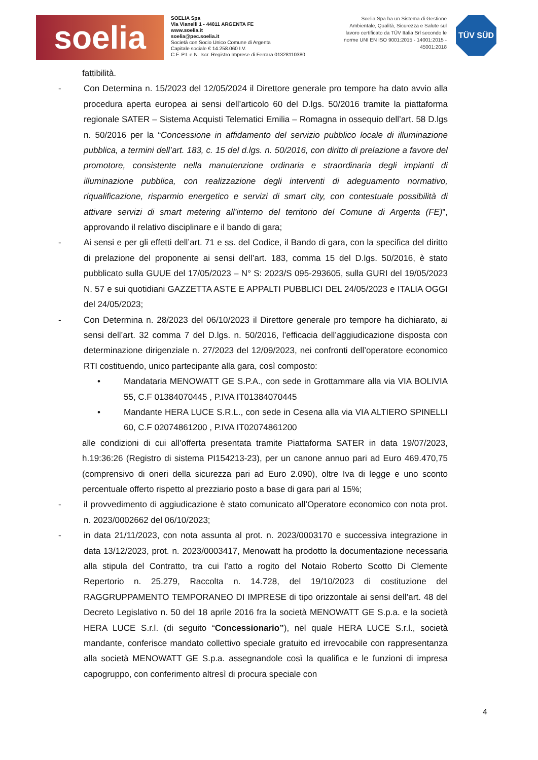soelia
SOELIA Spa
Via Vianelli 1 - 44011 ARGENTA FE
www.soelia.it
soelia@pec.soelia.it
Società con Socio Unico Comune di Argenta
Capitale sociale € 14.258.060 I.V.
C.F. P.I. e N. Iscr. Registro Imprese di Ferrara 01328110380
Soelia Spa ha un Sistema di Gestione Ambientale, Qualità, Sicurezza e Salute sul lavoro certificato da TÜV Italia Srl secondo le norme UNI EN ISO 9001:2015 - 14001:2015 - 45001:2018
TÜV SÜD
fattibilità.
- Con Determina n. 15/2023 del 12/05/2024 il Direttore generale pro tempore ha dato avvio alla procedura aperta europea ai sensi dell’articolo 60 del D.lgs. 50/2016 tramite la piattaforma regionale SATER – Sistema Acquisti Telematici Emilia – Romagna in ossequio dell’art. 58 D.lgs n. 50/2016 per la “Concessione in affidamento del servizio pubblico locale di illuminazione pubblica, a termini dell’art. 183, c. 15 del d.lgs. n. 50/2016, con diritto di prelazione a favore del promotore, consistente nella manutenzione ordinaria e straordinaria degli impianti di illuminazione pubblica, con realizzazione degli interventi di adeguamento normativo, riqualificazione, risparmio energetico e servizi di smart city, con contestuale possibilità di attivare servizi di smart metering all’interno del territorio del Comune di Argenta (FE)”, approvando il relativo disciplinare e il bando di gara;
- Ai sensi e per gli effetti dell’art. 71 e ss. del Codice, il Bando di gara, con la specifica del diritto di prelazione del proponente ai sensi dell’art. 183, comma 15 del D.lgs. 50/2016, è stato pubblicato sulla GUUE del 17/05/2023 – N° S: 2023/S 095-293605, sulla GURI del 19/05/2023 N. 57 e sui quotidiani GAZZETTA ASTE E APPALTI PUBBLICI DEL 24/05/2023 e ITALIA OGGI del 24/05/2023;
- Con Determina n. 28/2023 del 06/10/2023 il Direttore generale pro tempore ha dichiarato, ai sensi dell’art. 32 comma 7 del D.lgs. n. 50/2016, l’efficacia dell’aggiudicazione disposta con determinazione dirigenziale n. 27/2023 del 12/09/2023, nei confronti dell’operatore economico RTI costituendo, unico partecipante alla gara, così composto:
• Mandataria MENOWATT GE S.P.A., con sede in Grottammare alla via VIA BOLIVIA 55, C.F 01384070445 , P.IVA IT01384070445
• Mandante HERA LUCE S.R.L., con sede in Cesena alla via VIA ALTIERO SPINELLI 60, C.F 02074861200 , P.IVA IT02074861200
alle condizioni di cui all’offerta presentata tramite Piattaforma SATER in data 19/07/2023, h.19:36:26 (Registro di sistema PI154213-23), per un canone annuo pari ad Euro 469.470,75 (comprensivo di oneri della sicurezza pari ad Euro 2.090), oltre Iva di legge e uno sconto percentuale offerto rispetto al prezziario posto a base di gara pari al 15%;
- il provvedimento di aggiudicazione è stato comunicato all’Operatore economico con nota prot. n. 2023/0002662 del 06/10/2023;
- in data 21/11/2023, con nota assunta al prot. n. 2023/0003170 e successiva integrazione in data 13/12/2023, prot. n. 2023/0003417, Menowatt ha prodotto la documentazione necessaria alla stipula del Contratto, tra cui l’atto a rogito del Notaio Roberto Scotto Di Clemente Repertorio n. 25.279, Raccolta n. 14.728, del 19/10/2023 di costituzione del RAGGRUPPAMENTO TEMPORANEO DI IMPRESE di tipo orizzontale ai sensi dell’art. 48 del Decreto Legislativo n. 50 del 18 aprile 2016 fra la società MENOWATT GE S.p.a. e la società HERA LUCE S.r.l. (di seguito “Concessionario”), nel quale HERA LUCE S.r.l., società mandante, conferisce mandato collettivo speciale gratuito ed irrevocabile con rappresentanza alla società MENOWATT GE S.p.a. assegnandole così la qualifica e le funzioni di impresa capogruppo, con conferimento altresì di procura speciale con
4